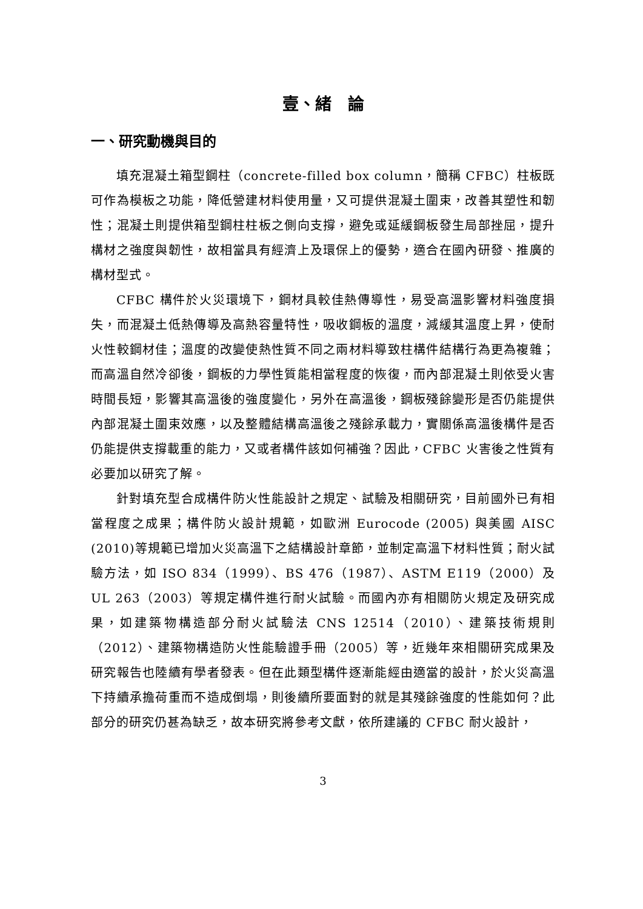壹、緒　論
一、研究動機與目的
填充混凝土箱型鋼柱（concrete-filled box column，簡稱 CFBC）柱板既可作為模板之功能，降低營建材料使用量，又可提供混凝土圍束，改善其塑性和韌性；混凝土則提供箱型鋼柱柱板之側向支撐，避免或延緩鋼板發生局部挫屈，提升構材之強度與韌性，故相當具有經濟上及環保上的優勢，適合在國內研發、推廣的構材型式。
CFBC 構件於火災環境下，鋼材具較佳熱傳導性，易受高溫影響材料強度損失，而混凝土低熱傳導及高熱容量特性，吸收鋼板的溫度，減緩其溫度上昇，使耐火性較鋼材佳；溫度的改變使熱性質不同之兩材料導致柱構件結構行為更為複雜；而高溫自然冷卻後，鋼板的力學性質能相當程度的恢復，而內部混凝土則依受火害時間長短，影響其高溫後的強度變化，另外在高溫後，鋼板殘餘變形是否仍能提供內部混凝土圍束效應，以及整體結構高溫後之殘餘承載力，實關係高溫後構件是否仍能提供支撐載重的能力，又或者構件該如何補強？因此，CFBC 火害後之性質有必要加以研究了解。
針對填充型合成構件防火性能設計之規定、試驗及相關研究，目前國外已有相當程度之成果；構件防火設計規範，如歐洲 Eurocode (2005) 與美國 AISC (2010)等規範已增加火災高溫下之結構設計章節，並制定高溫下材料性質；耐火試驗方法，如 ISO 834（1999）、BS 476（1987）、ASTM E119（2000）及 UL 263（2003）等規定構件進行耐火試驗。而國內亦有相關防火規定及研究成果，如建築物構造部分耐火試驗法 CNS 12514（2010）、建築技術規則（2012）、建築物構造防火性能驗證手冊（2005）等，近幾年來相關研究成果及研究報告也陸續有學者發表。但在此類型構件逐漸能經由適當的設計，於火災高溫下持續承擔荷重而不造成倒塌，則後續所要面對的就是其殘餘強度的性能如何？此部分的研究仍甚為缺乏，故本研究將參考文獻，依所建議的 CFBC 耐火設計，
3